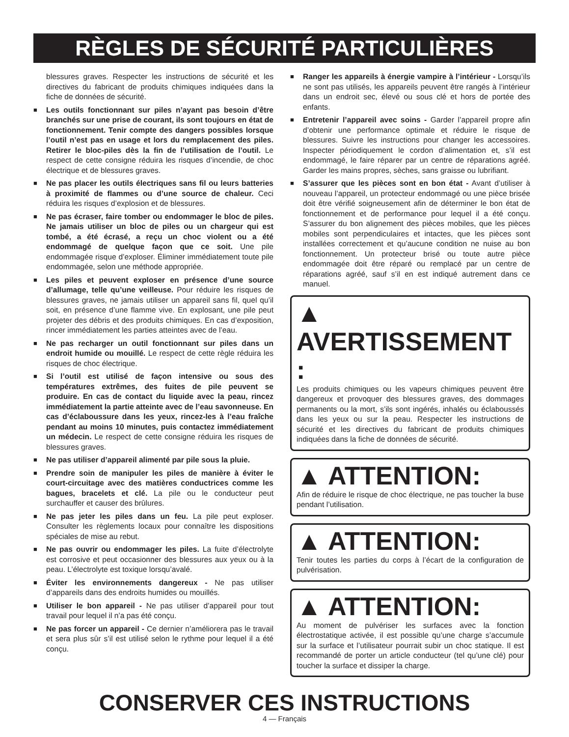RÈGLES DE SÉCURITÉ PARTICULIÈRES
blessures graves. Respecter les instructions de sécurité et les directives du fabricant de produits chimiques indiquées dans la fiche de données de sécurité.
■ Les outils fonctionnant sur piles n’ayant pas besoin d’être branchés sur une prise de courant, ils sont toujours en état de fonctionnement. Tenir compte des dangers possibles lorsque l’outil n’est pas en usage et lors du remplacement des piles. Retirer le bloc-piles dès la fin de l’utilisation de l’outil. Le respect de cette consigne réduira les risques d’incendie, de choc électrique et de blessures graves.
■ Ne pas placer les outils électriques sans fil ou leurs batteries à proximité de flammes ou d’une source de chaleur. Ceci réduira les risques d’explosion et de blessures.
■ Ne pas écraser, faire tomber ou endommager le bloc de piles. Ne jamais utiliser un bloc de piles ou un chargeur qui est tombé, a été écrasé, a reçu un choc violent ou a été endommagé de quelque façon que ce soit. Une pile endommagée risque d’exploser. Éliminer immédiatement toute pile endommagée, selon une méthode appropriée.
■ Les piles et peuvent exploser en présence d’une source d’allumage, telle qu’une veilleuse. Pour réduire les risques de blessures graves, ne jamais utiliser un appareil sans fil, quel qu’il soit, en présence d’une flamme vive. En explosant, une pile peut projeter des débris et des produits chimiques. En cas d’exposition, rincer immédiatement les parties atteintes avec de l’eau.
■ Ne pas recharger un outil fonctionnant sur piles dans un endroit humide ou mouillé. Le respect de cette règle réduira les risques de choc électrique.
■ Si l’outil est utilisé de façon intensive ou sous des températures extrêmes, des fuites de pile peuvent se produire. En cas de contact du liquide avec la peau, rincez immédiatement la partie atteinte avec de l’eau savonneuse. En cas d’éclaboussure dans les yeux, rincez-les à l’eau fraîche pendant au moins 10 minutes, puis contactez immédiatement un médecin. Le respect de cette consigne réduira les risques de blessures graves.
■ Ne pas utiliser d’appareil alimenté par pile sous la pluie.
■ Prendre soin de manipuler les piles de manière à éviter le court-circuitage avec des matières conductrices comme les bagues, bracelets et clé. La pile ou le conducteur peut surchauffer et causer des brûlures.
■ Ne pas jeter les piles dans un feu. La pile peut exploser. Consulter les règlements locaux pour connaître les dispositions spéciales de mise au rebut.
■ Ne pas ouvrir ou endommager les piles. La fuite d’électrolyte est corrosive et peut occasionner des blessures aux yeux ou à la peau. L’électrolyte est toxique lorsqu’avalé.
■ Éviter les environnements dangereux - Ne pas utiliser d’appareils dans des endroits humides ou mouillés.
■ Utiliser le bon appareil - Ne pas utiliser d’appareil pour tout travail pour lequel il n’a pas été conçu.
■ Ne pas forcer un appareil - Ce dernier n’améliorera pas le travail et sera plus sûr s’il est utilisé selon le rythme pour lequel il a été conçu.
■ Ranger les appareils à énergie vampire à l’intérieur - Lorsqu’ils ne sont pas utilisés, les appareils peuvent être rangés à l’intérieur dans un endroit sec, élevé ou sous clé et hors de portée des enfants.
■ Entretenir l’appareil avec soins - Garder l’appareil propre afin d’obtenir une performance optimale et réduire le risque de blessures. Suivre les instructions pour changer les accessoires. Inspecter périodiquement le cordon d’alimentation et, s’il est endommagé, le faire réparer par un centre de réparations agréé. Garder les mains propres, sèches, sans graisse ou lubrifiant.
■ S’assurer que les pièces sont en bon état - Avant d’utiliser à nouveau l’appareil, un protecteur endommagé ou une pièce brisée doit être vérifié soigneusement afin de déterminer le bon état de fonctionnement et de performance pour lequel il a été conçu. S’assurer du bon alignement des pièces mobiles, que les pièces mobiles sont perpendiculaires et intactes, que les pièces sont installées correctement et qu’aucune condition ne nuise au bon fonctionnement. Un protecteur brisé ou toute autre pièce endommagée doit être réparé ou remplacé par un centre de réparations agréé, sauf s’il en est indiqué autrement dans ce manuel.
▲ AVERTISSEMENT :
Les produits chimiques ou les vapeurs chimiques peuvent être dangereux et provoquer des blessures graves, des dommages permanents ou la mort, s’ils sont ingérés, inhalés ou éclaboussés dans les yeux ou sur la peau. Respecter les instructions de sécurité et les directives du fabricant de produits chimiques indiquées dans la fiche de données de sécurité.
▲ ATTENTION:
Afin de réduire le risque de choc électrique, ne pas toucher la buse pendant l’utilisation.
▲ ATTENTION:
Tenir toutes les parties du corps à l’écart de la configuration de pulvérisation.
▲ ATTENTION:
Au moment de pulvériser les surfaces avec la fonction électrostatique activée, il est possible qu’une charge s’accumule sur la surface et l’utilisateur pourrait subir un choc statique. Il est recommandé de porter un article conducteur (tel qu’une clé) pour toucher la surface et dissiper la charge.
CONSERVER CES INSTRUCTIONS
4 — Français